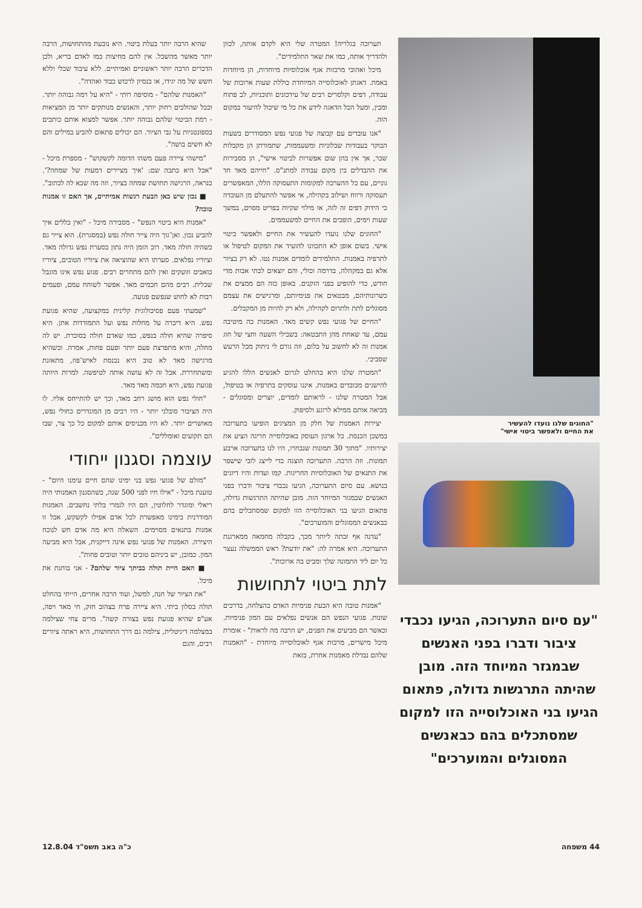"החוגים שלנו נועדו להעשיר
את החיים ולאפשר ביטוי אישי"
"עם סיום התערוכה, הגיעו נכבדי ציבור ודברו בפני האנשים שבמגזר המיוחד הזה. מובן שהיתה התרגשות גדולה, פתאום הגיעו בני האוכלוסייה הזו למקום שמסתכלים בהם כבאנשים המסוגלים והמוערכים"
תערוכה בגלריה! המטרה שלי היא לקדם אותה, לכוון ולהדריך אותה, כמו את שאר התלמידים".
מיכל ואהובי מרכזות אגף אוכלוסיות מיוחדות, הן מיוחדות באמת. דאגתן לאוכלוסייה המיוחדת כוללת שעות ארוכות של עבודה, דפים וקלסרים רבים של עידכונים ותוכניות, לב פתוח ומבין, ומעל הכל הדאגה לידע את כל מי שיכול להיעזר במקום הזה.
"אנו עובדים עם קבוצה של פגועי נפש המסודרים בשעות הבוקר בעבודות שבלוניות ומשעממות, שתמורתן הן מקבלות שכר, אך אין בהן שום אפשרות לביטוי אישי", הן מסבירות את ההבדלים בין מקום עבודה למתנ"ס. "חייהם מאד חד גוניים, עם כל ההערכה למקומות התעסוקה הללו, המאפשרים תעסוקה ורווח ושילוב בקהילה, אי אפשר להתעלם מן העובדה כי הידוק דפים זה לזה, או מילוי שקיות בפריט מסוים, במשך שעות וימים, הופכים את החיים למשעממים.
"החוגים שלנו נועדו להעשיר את החיים ולאפשר ביטוי אישי. בשום אופן לא התכוונו להועיד את המקום לטיפול או לתרפיה באמנות. התלמידים לומדים אמנות נטו. לא רק בציור אלא גם במקהלה, בדרמה וכולי, והם יוצאים לבתי אבות מדי חודש, כדי להופיע בפני הזקנים. באופן כזה הם ממצים את כשרונותיהם, מבטאים את פנימיותם, ומרגישים את עצמם מסוגלים לתת ולתרום לקהילה, ולא רק להיות מן המקבלים.
"החיים של פגועי נפש קשים מאד. האמנות כה מיטיבה עמם, עד שאחת מהן התבטאה: בשבילי השעה וחצי של חוג אמנות זה לא לחשוב על כלום, וזה גורם לי ניתוק מכל הרעש שסביבי.
"המטרה שלנו היא בהחלט לגרום לאנשים הללו להגיע להישגים מכובדים באמנות. איננו עוסקים בתרפיה או בטיפול, אבל המטרה שלנו - לראותם לומדים, יוצרים ומסוגלים - מביאה אותם ממילא לרוגע ולסיפוק.
יצירות האמנות של חלק מן המציגים הופיעו בתערוכה במשכן הכנסת. כל ארגון העוסק באוכלוסייה חריגה הציע את יצירותיו. "מתוך 30 תמונות שנבחרו, היו לנו בתערוכה ארבע תמונות. וזה הרבה. התערוכה הוצגה כדי לייצג לובי שישפר את התנאים של האוכלוסיות החריגות. קמו ועדות והיו דיונים בנושא. עם סיום התערוכה, הגיעו נכבדי ציבור ודברו בפני האנשים שבמגזר המיוחד הזה. מובן שהיתה התרגשות גדולה, פתאום הגיעו בני האוכלוסייה הזו למקום שמסתכלים בהם כבאנשים המסוגלים והמוערכים".
"עדנה אף זכתה ליותר מכך, בקבלה מחמאה ממארגנת התערוכה. היא אמרה לה: "את יודעת? ראש הממשלה נעצר כל יום ליד התמונה שלך ומביט בה ארוכות".
לתת ביטוי לתחושות
"אמנות טובה היא הבעת פנימיות האדם בהצלחה, בדרכים שונות. פגועי הנפש הם אנשים נפלאים עם המון פנימיות. וכאשר הם מביעים את הפנים, יש הרבה מה לראות" - אומרת מיכל מישרים, מרכזת אגף לאוכלוסייה מיוחדת - "האמנות שלהם נבדלת מאמנות אחרת, בזאת
שהיא הרבה יותר בעלת ביטוי. היא נובעת מהתחושות, הרבה יותר מאשר מהשכל. אין להם מחיצות כמו לאדם בריא, ולכן הדברים הרבה יותר ראשוניים ואמיתיים. ללא עיבוד שכלי וללא חשש של מה יגידו, או בנסיון לרכוש כבוד ואהדה".
"האמנות שלהם" - מוסיפה רותי - "היא על רמה גבוהה יותר. וככל שהולכים רחוק יותר, והאנשים מנותקים יותר מן המציאות - רמת הביטוי שלהם גבוהה יותר. אפשר למצוא אותם כותבים בספונטניות על גבי הציור. הם יכולים פתאום להביע במילים והם לא חשים בושה".
"מישהי ציירה פעם משהו הדומה לקשקוש" - מספרת מיכל - "אבל היא כתבה שם: 'איך מציירים דמעות של שמחה?'. כנראה, הרגישה תחושת שמחה בציור, וזה מה שבא לה לכתוב".
■ נכון שיש כאן הבעת רגשות אמיתיים, אך האם זו אמנות טובה?
"אמנות היא ביטוי הנפש" - מסבירה מיכל - "ואין כללים איך להביע נכון. ואן־גוך היה צייר חולה נפש (במסגרת). הוא צייר גם כשהיה חולה מאד. רוב הזמן היה נתון בסערת נפש גדולה מאד. וציוריו נפלאים. סערתו היא שהוציאה את ציוריו הטובים, ציוריו כואבים וזועקים ואין להם מתחרים רבים. פגוע נפש אינו מוגבל שכלית. רבים מהם חכמים מאד. אפשר לשוחח עמם, ופעמים רבות לא לחוש שנפשם פגועה.
"שמעתי פעם פסיכולוגית קלינית במקצועה, שהיא פגועת נפש. היא דיברה על מחלות נפש ועל התמודדות אתן. היא סיפרה שהיא חולה בנפש, כמו שאדם חולה בסוכרת. יש לה מחלה, והיא מתפרצת פעם יותר ופעם פחות, אמרה. וכשהיא מרגישה מאד לא טוב היא נכנסת לאיש־פוז, מתאזנת ומשתחררת. אבל זה לא עושה אותה לטיפשה. למרות היותה פגועת נפש, היא חכמה מאד מאד.
"חולי נפש הוא מושג רחב מאד, וכך יש להתייחס אליו. לו היה הציבור סובלני יותר - היו רבים מן המוגדרים כחולי נפש, מאושרים יותר. לא היו מכניסים אותם למקום כל כך צר, שבו הם תקועים ואומללים".
עוצמה וסגנון ייחודי
"מזלם של פגועי נפש בני ימינו שהם חיים עימנו היום" - טוענת מיכל - "אילו חיו לפני 500 שנה, כשהסגנון האמנותי היה ריאלי ומוגדר לחלוטין, הם היו לגמרי בלתי נחשבים. האמנות המודרנית בימינו מאפשרת לכל אדם אפילו לקשקש, אבל זו אמנות בתנאים מסוימים. השאלה היא מה אדם חש לנוכח היצירה. האמנות של פגועי נפש אינה דייקנית, אבל היא מביעה המון. כמובן, יש ביניהם טובים יותר וטובים פחות".
■ האם היית תולה בביתך ציור שלהם? - אני בוחנת את מיכל.
"את הציור של חנה, למשל, ועוד הרבה אחרים, הייתי בהחלט תולה בסלון ביתי. היא ציירה פרח בצהוב חזק, חי מאד ויפה, אע"פ שהיא פגועת נפש בצורה קשה". מרים צחי שצילמה במצלמה דיגיטלית, צילמה גם דרך התחושות, היא ראתה ציורים רבים, והגם
44 משפחה כ"ה באב תשס"ד 12.8.04